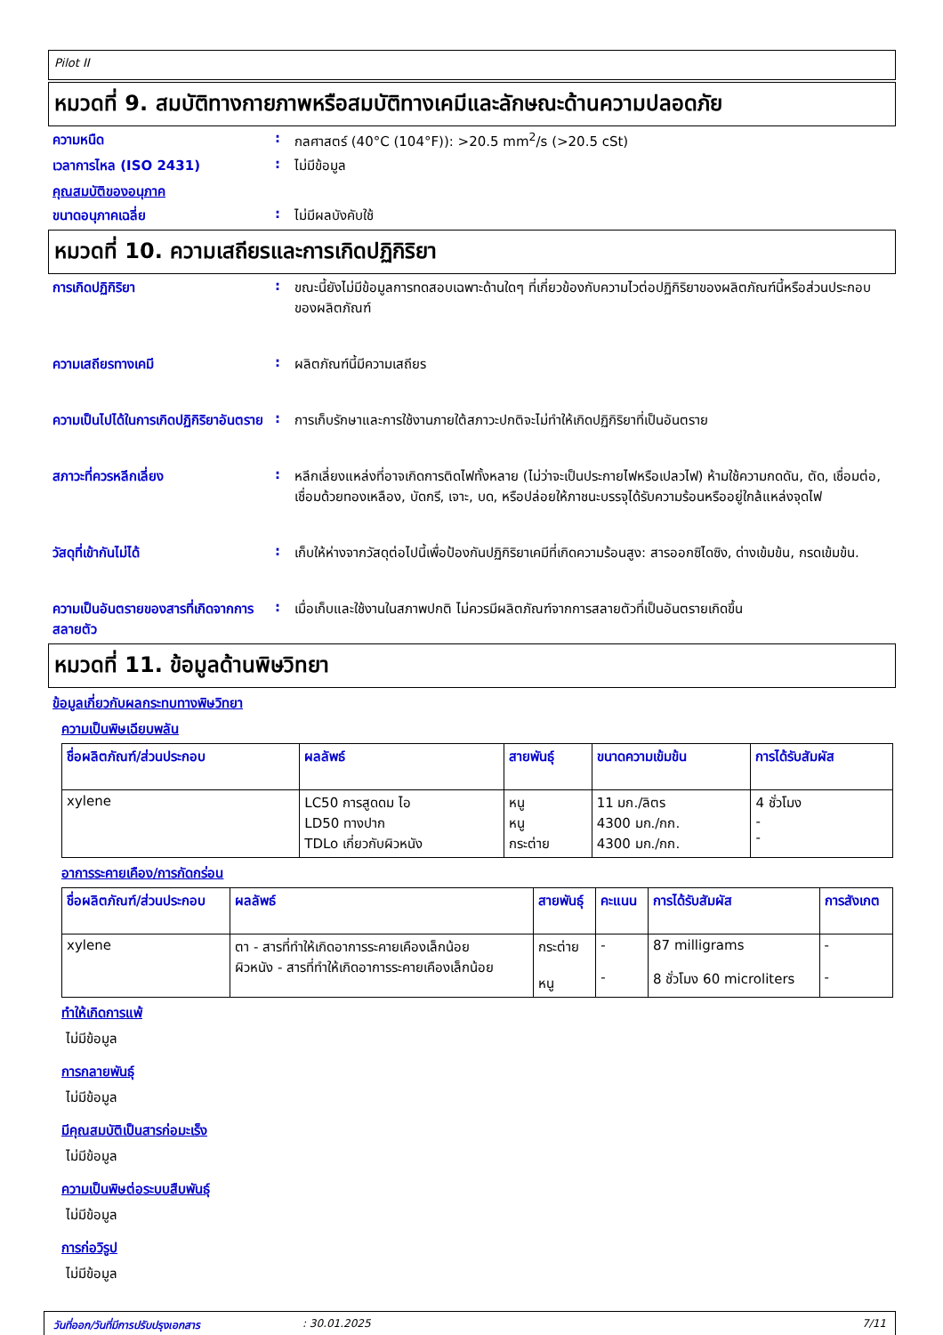Pilot II
หมวดที่ 9. สมบัติทางกายภาพหรือสมบัติทางเคมีและลักษณะด้านความปลอดภัย
ความหนืด : กลศาสตร์ (40°C (104°F)): >20.5 mm<sup>2</sup>/s (>20.5 cSt)
เวลาการไหล (ISO 2431) : ไม่มีข้อมูล
คุณสมบัติของอนุภาค
ขนาดอนุภาคเฉลี่ย : ไม่มีผลบังคับใช้
หมวดที่ 10. ความเสถียรและการเกิดปฏิกิริยา
การเกิดปฏิกิริยา : ขณะนี้ยังไม่มีข้อมูลการทดสอบเฉพาะด้านใดๆ ที่เกี่ยวข้องกับความไวต่อปฏิกิริยาของผลิตภัณฑ์นี้หรือส่วนประกอบของผลิตภัณฑ์
ความเสถียรทางเคมี : ผลิตภัณฑ์นี้มีความเสถียร
ความเป็นไปได้ในการเกิดปฏิกิริยาอันตราย
: การเก็บรักษาและการใช้งานภายใต้สภาวะปกติจะไม่ทำให้เกิดปฏิกิริยาที่เป็นอันตราย
สภาวะที่ควรหลีกเลี่ยง : หลีกเลี่ยงแหล่งที่อาจเกิดการติดไฟทั้งหลาย (ไม่ว่าจะเป็นประกายไฟหรือเปลวไฟ) ห้ามใช้ความกดดัน, ตัด, เชื่อมต่อ, เชื่อมด้วยทองเหลือง, บัดกรี, เจาะ, บด, หรือปล่อยให้ภาชนะบรรจุได้รับความร้อนหรืออยู่ใกล้แหล่งจุดไฟ
วัสดุที่เข้ากันไม่ได้ : เก็บให้ห่างจากวัสดุต่อไปนี้เพื่อป้องกันปฏิกิริยาเคมีที่เกิดความร้อนสูง: สารออกซิไดซิง, ด่างเข้มข้น, กรดเข้มข้น.
ความเป็นอันตรายของสารที่เกิดจากการสลายตัว
: เมื่อเก็บและใช้งานในสภาพปกติ ไม่ควรมีผลิตภัณฑ์จากการสลายตัวที่เป็นอันตรายเกิดขึ้น
หมวดที่ 11. ข้อมูลด้านพิษวิทยา
ข้อมูลเกี่ยวกับผลกระทบทางพิษวิทยา
ความเป็นพิษเฉียบพลัน
| ชื่อผลิตภัณฑ์/ส่วนประกอบ | ผลลัพธ์ | สายพันธุ์ | ขนาดความเข้มข้น | การได้รับสัมผัส |
| --- | --- | --- | --- | --- |
| xylene | LC50 การสูดดม ไอ LD50 ทางปาก TDLo เกี่ยวกับผิวหนัง | หนู หนู กระต่าย | 11 มก./ลิตร 4300 มก./กก. 4300 มก./กก. | 4 ชั่วโมง - - |
อาการระคายเคือง/การกัดกร่อน
| ชื่อผลิตภัณฑ์/ส่วนประกอบ | ผลลัพธ์ | สายพันธุ์ | คะแนน | การได้รับสัมผัส | การสังเกต |
| --- | --- | --- | --- | --- | --- |
| xylene | ตา - สารที่ทำให้เกิดอาการระคายเคืองเล็กน้อย ผิวหนัง - สารที่ทำให้เกิดอาการระคายเคืองเล็กน้อย | กระต่าย หนู | - - | 87 milligrams 8 ชั่วโมง 60 microliters | - - |
ทำให้เกิดการแพ้
ไม่มีข้อมูล
การกลายพันธุ์
ไม่มีข้อมูล
มีคุณสมบัติเป็นสารก่อมะเร็ง
ไม่มีข้อมูล
ความเป็นพิษต่อระบบสืบพันธุ์
ไม่มีข้อมูล
การก่อวิรูป
ไม่มีข้อมูล
วันที่ออก/วันที่มีการปรับปรุงเอกสาร: 30.01.2025 7/11